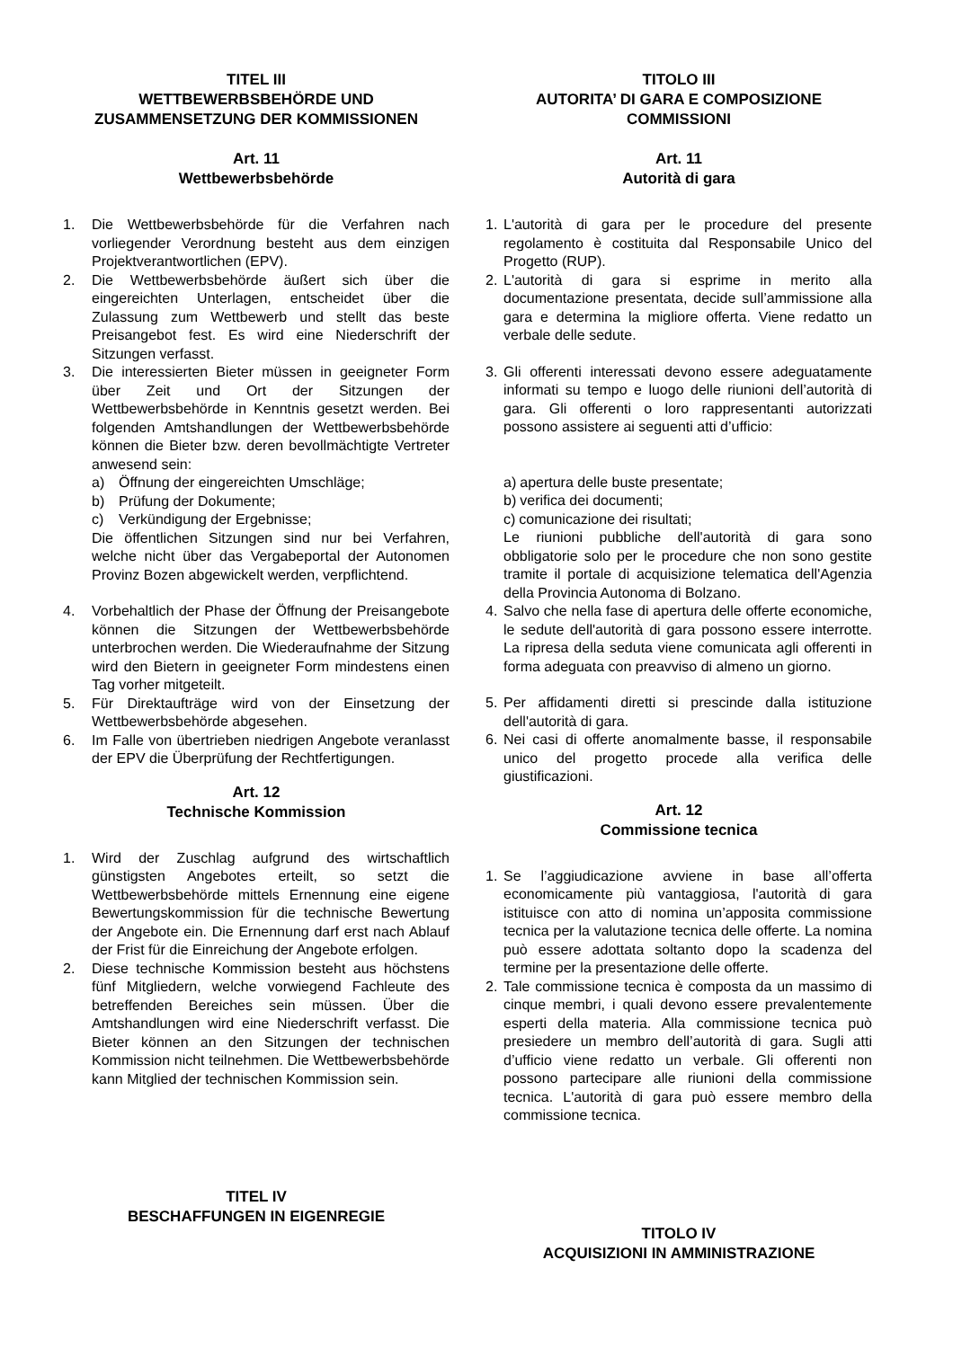TITEL III
WETTBEWERBSBEHÖRDE UND ZUSAMMENSETZUNG DER KOMMISSIONEN
Art. 11
Wettbewerbsbehörde
1. Die Wettbewerbsbehörde für die Verfahren nach vorliegender Verordnung besteht aus dem einzigen Projektverantwortlichen (EPV).
2. Die Wettbewerbsbehörde äußert sich über die eingereichten Unterlagen, entscheidet über die Zulassung zum Wettbewerb und stellt das beste Preisangebot fest. Es wird eine Niederschrift der Sitzungen verfasst.
3. Die interessierten Bieter müssen in geeigneter Form über Zeit und Ort der Sitzungen der Wettbewerbsbehörde in Kenntnis gesetzt werden. Bei folgenden Amtshandlungen der Wettbewerbsbehörde können die Bieter bzw. deren bevollmächtigte Vertreter anwesend sein:
a) Öffnung der eingereichten Umschläge;
b) Prüfung der Dokumente;
c) Verkündigung der Ergebnisse;
Die öffentlichen Sitzungen sind nur bei Verfahren, welche nicht über das Vergabeportal der Autonomen Provinz Bozen abgewickelt werden, verpflichtend.
4. Vorbehaltlich der Phase der Öffnung der Preisangebote können die Sitzungen der Wettbewerbsbehörde unterbrochen werden. Die Wiederaufnahme der Sitzung wird den Bietern in geeigneter Form mindestens einen Tag vorher mitgeteilt.
5. Für Direktaufträge wird von der Einsetzung der Wettbewerbsbehörde abgesehen.
6. Im Falle von übertrieben niedrigen Angebote veranlasst der EPV die Überprüfung der Rechtfertigungen.
Art. 12
Technische Kommission
1. Wird der Zuschlag aufgrund des wirtschaftlich günstigsten Angebotes erteilt, so setzt die Wettbewerbsbehörde mittels Ernennung eine eigene Bewertungskommission für die technische Bewertung der Angebote ein. Die Ernennung darf erst nach Ablauf der Frist für die Einreichung der Angebote erfolgen.
2. Diese technische Kommission besteht aus höchstens fünf Mitgliedern, welche vorwiegend Fachleute des betreffenden Bereiches sein müssen. Über die Amtshandlungen wird eine Niederschrift verfasst. Die Bieter können an den Sitzungen der technischen Kommission nicht teilnehmen. Die Wettbewerbsbehörde kann Mitglied der technischen Kommission sein.
TITEL IV
BESCHAFFUNGEN IN EIGENREGIE
TITOLO III
AUTORITA’ DI GARA E COMPOSIZIONE COMMISSIONI
Art. 11
Autorità di gara
1. L'autorità di gara per le procedure del presente regolamento è costituita dal Responsabile Unico del Progetto (RUP).
2. L'autorità di gara si esprime in merito alla documentazione presentata, decide sull’ammissione alla gara e determina la migliore offerta. Viene redatto un verbale delle sedute.
3. Gli offerenti interessati devono essere adeguatamente informati su tempo e luogo delle riunioni dell’autorità di gara. Gli offerenti o loro rappresentanti autorizzati possono assistere ai seguenti atti d’ufficio:
a) apertura delle buste presentate;
b) verifica dei documenti;
c) comunicazione dei risultati;
Le riunioni pubbliche dell'autorità di gara sono obbligatorie solo per le procedure che non sono gestite tramite il portale di acquisizione telematica dell'Agenzia della Provincia Autonoma di Bolzano.
4. Salvo che nella fase di apertura delle offerte economiche, le sedute dell'autorità di gara possono essere interrotte. La ripresa della seduta viene comunicata agli offerenti in forma adeguata con preavviso di almeno un giorno.
5. Per affidamenti diretti si prescinde dalla istituzione dell'autorità di gara.
6. Nei casi di offerte anomalmente basse, il responsabile unico del progetto procede alla verifica delle giustificazioni.
Art. 12
Commissione tecnica
1. Se l’aggiudicazione avviene in base all’offerta economicamente più vantaggiosa, l'autorità di gara istituisce con atto di nomina un’apposita commissione tecnica per la valutazione tecnica delle offerte. La nomina può essere adottata soltanto dopo la scadenza del termine per la presentazione delle offerte.
2. Tale commissione tecnica è composta da un massimo di cinque membri, i quali devono essere prevalentemente esperti della materia. Alla commissione tecnica può presiedere un membro dell’autorità di gara. Sugli atti d’ufficio viene redatto un verbale. Gli offerenti non possono partecipare alle riunioni della commissione tecnica. L'autorità di gara può essere membro della commissione tecnica.
TITOLO IV
ACQUISIZIONI IN AMMINISTRAZIONE